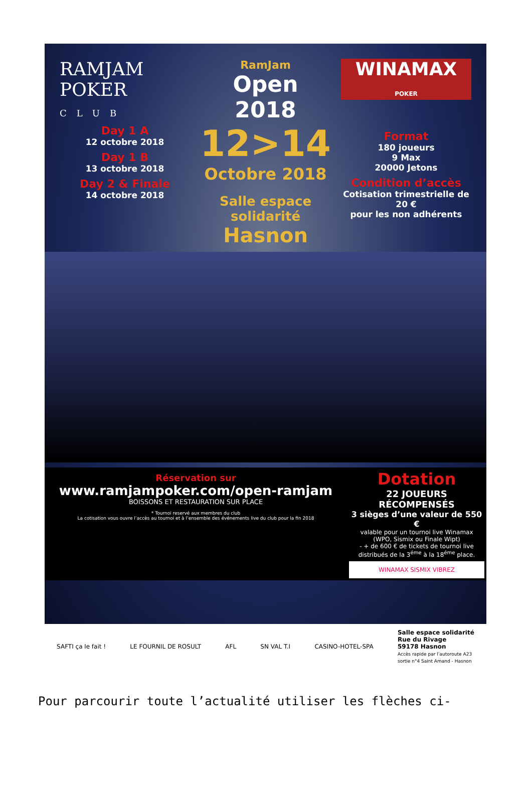RAMJAM
POKER
CLUB
Day 1 A
12 octobre 2018
Day 1 B
13 octobre 2018
Day 2 & Finale
14 octobre 2018
RamJam
Open
2018
12>14
Octobre 2018
Salle espace solidarité
Hasnon
WINAMAX
POKER
Format
180 joueurs
9 Max
20000 Jetons
Condition d’accès
Cotisation trimestrielle de 20 €
pour les non adhérents
Réservation sur
www.ramjampoker.com/open-ramjam
BOISSONS ET RESTAURATION SUR PLACE
* Tournoi reservé aux membres du club
La cotisation vous ouvre l’accès au tournoi et à l’ensemble des événements live du club pour la fin 2018
Dotation
22 JOUEURS RÉCOMPENSÉS
3 sièges d’une valeur de 550 €
valable pour un tournoi live Winamax
(WPO, Sismix ou Finale Wipt)
- + de 600 € de tickets de tournoi live distribués de la 3<sup>éme</sup> à la 18<sup>éme</sup> place.
WINAMAX SISMIX VIBREZ
SAFTI ça le fait ! LE FOURNIL DE ROSULT AFL SN VAL T.I CASINO-HOTEL-SPA Salle espace solidarité
Rue du Rivage
59178 Hasnon
Accès rapide par l’autoroute A23
sortie n°4 Saint Amand - Hasnon
Pour parcourir toute l’actualité utiliser les flèches ci-